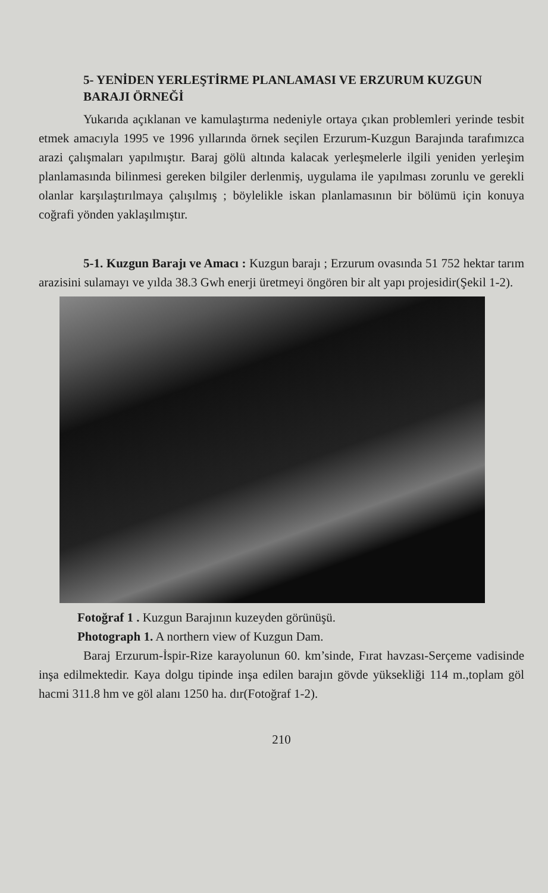5- YENİDEN YERLEŞTİRME PLANLAMASI VE ERZURUM KUZGUN BARAJI ÖRNEĞİ
Yukarıda açıklanan ve kamulaştırma nedeniyle ortaya çıkan problemleri yerinde tesbit etmek amacıyla 1995 ve 1996 yıllarında örnek seçilen Erzurum-Kuzgun Barajında tarafımızca arazi çalışmaları yapılmıştır. Baraj gölü altında kalacak yerleşmelerle ilgili yeniden yerleşim planlamasında bilinmesi gereken bilgiler derlenmiş, uygulama ile yapılması zorunlu ve gerekli olanlar karşılaştırılmaya çalışılmış ; böylelikle iskan planlamasının bir bölümü için konuya coğrafi yönden yaklaşılmıştır.
5-1. Kuzgun Barajı ve Amacı : Kuzgun barajı ; Erzurum ovasında 51 752 hektar tarım arazisini sulamayı ve yılda 38.3 Gwh enerji üretmeyi öngören bir alt yapı projesidir(Şekil 1-2).
Fotoğraf 1 . Kuzgun Barajının kuzeyden görünüşü.
Photograph 1. A northern view of Kuzgun Dam.
Baraj Erzurum-İspir-Rize karayolunun 60. km’sinde, Fırat havzası-Serçeme vadisinde inşa edilmektedir. Kaya dolgu tipinde inşa edilen barajın gövde yüksekliği 114 m.,toplam göl hacmi 311.8 hm ve göl alanı 1250 ha. dır(Fotoğraf 1-2).
210